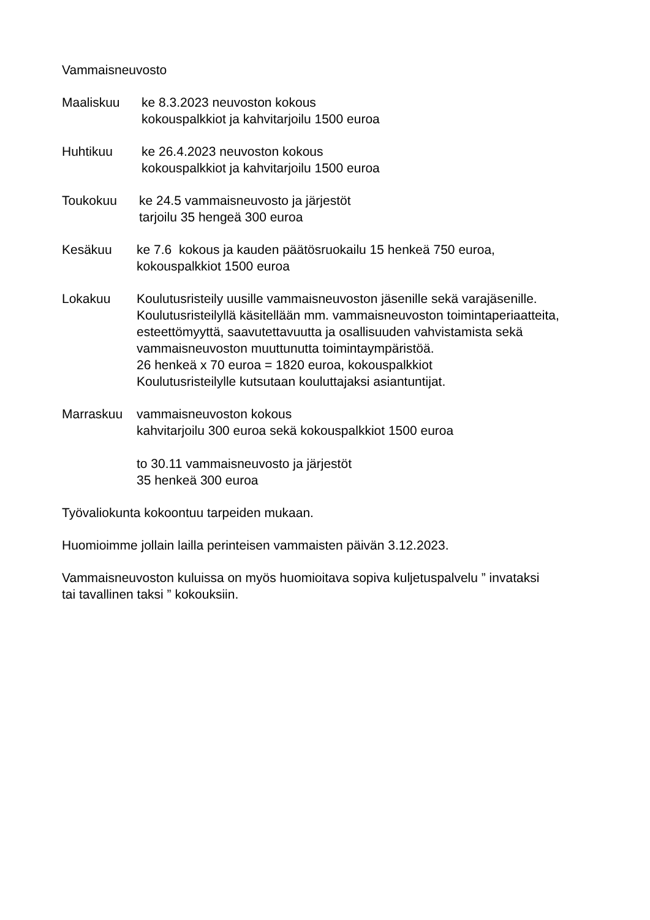Vammaisneuvosto
Maaliskuu ke 8.3.2023 neuvoston kokous
kokouspalkkiot ja kahvitarjoilu 1500 euroa
Huhtikuu ke 26.4.2023 neuvoston kokous
kokouspalkkiot ja kahvitarjoilu 1500 euroa
Toukokuu ke 24.5 vammaisneuvosto ja järjestöt
tarjoilu 35 hengeä 300 euroa
Kesäkuu ke 7.6 kokous ja kauden päätösruokailu 15 henkeä 750 euroa,
kokouspalkkiot 1500 euroa
Lokakuu Koulutusristeily uusille vammaisneuvoston jäsenille sekä varajäsenille.
Koulutusristeilyllä käsitellään mm. vammaisneuvoston toimintaperiaatteita,
esteettömyyttä, saavutettavuutta ja osallisuuden vahvistamista sekä
vammaisneuvoston muuttunutta toimintaympäristöä.
26 henkeä x 70 euroa = 1820 euroa, kokouspalkkiot
Koulutusristeilylle kutsutaan kouluttajaksi asiantuntijat.
Marraskuu vammaisneuvoston kokous
kahvitarjoilu 300 euroa sekä kokouspalkkiot 1500 euroa
to 30.11 vammaisneuvosto ja järjestöt
35 henkeä 300 euroa
Työvaliokunta kokoontuu tarpeiden mukaan.
Huomioimme jollain lailla perinteisen vammaisten päivän 3.12.2023.
Vammaisneuvoston kuluissa on myös huomioitava sopiva kuljetuspalvelu ” invataksi
tai tavallinen taksi ” kokouksiin.